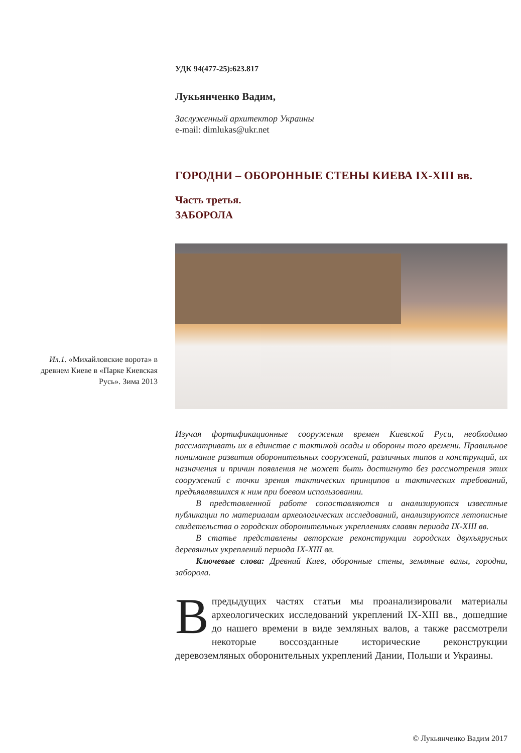УДК 94(477-25):623.817
Лукьянченко Вадим,
Заслуженный архитектор Украины
e-mail: dimlukas@ukr.net
ГОРОДНИ – ОБОРОННЫЕ СТЕНЫ КИЕВА IX-XIII вв.
Часть третья.
ЗАБОРОЛА
Изучая фортификационные сооружения времен Киевской Руси, необходимо рассматривать их в единстве с тактикой осады и обороны того времени. Правильное понимание развития оборонительных сооружений, различных типов и конструкций, их назначения и причин появления не может быть достигнуто без рассмотрения этих сооружений с точки зрения тактических принципов и тактических требований, предъявлявшихся к ним при боевом использовании.
В представленной работе сопоставляются и анализируются известные публикации по материалам археологических исследований, анализируются летописные свидетельства о городских оборонительных укреплениях славян периода IX-XIII вв.
В статье представлены авторские реконструкции городских двухъярусных деревянных укреплений периода IX-XIII вв.
Ключевые слова: Древний Киев, оборонные стены, земляные валы, городни, заборола.
Впредыдущих частях статьи мы проанализировали материалы археологических исследований укреплений IX-XIII вв., дошедшие до нашего времени в виде земляных валов, а также рассмотрели некоторые воссозданные исторические реконструкции деревоземляных оборонительных укреплений Дании, Польши и Украины.
Ил.1. «Михайловские ворота» в древнем Киеве в «Парке Киевская Русь». Зима 2013
© Лукьянченко Вадим 2017